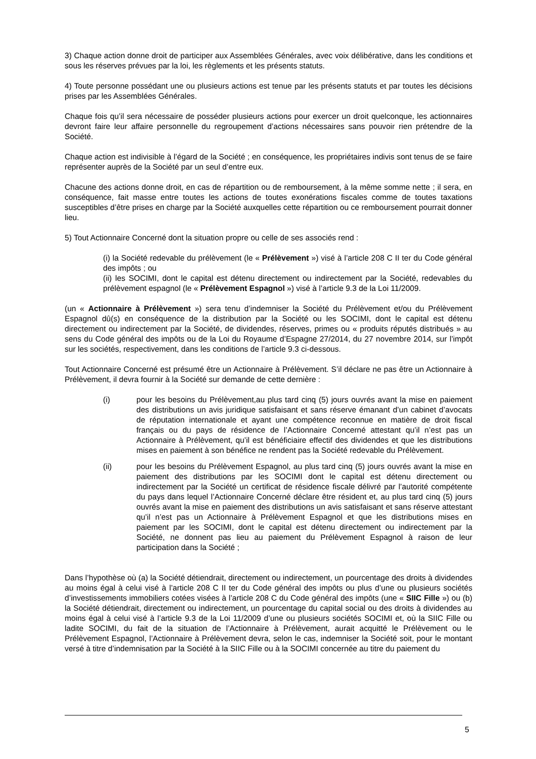3) Chaque action donne droit de participer aux Assemblées Générales, avec voix délibérative, dans les conditions et sous les réserves prévues par la loi, les règlements et les présents statuts.
4) Toute personne possédant une ou plusieurs actions est tenue par les présents statuts et par toutes les décisions prises par les Assemblées Générales.
Chaque fois qu’il sera nécessaire de posséder plusieurs actions pour exercer un droit quelconque, les actionnaires devront faire leur affaire personnelle du regroupement d’actions nécessaires sans pouvoir rien prétendre de la Société.
Chaque action est indivisible à l’égard de la Société ; en conséquence, les propriétaires indivis sont tenus de se faire représenter auprès de la Société par un seul d’entre eux.
Chacune des actions donne droit, en cas de répartition ou de remboursement, à la même somme nette ; il sera, en conséquence, fait masse entre toutes les actions de toutes exonérations fiscales comme de toutes taxations susceptibles d’être prises en charge par la Société auxquelles cette répartition ou ce remboursement pourrait donner lieu.
5) Tout Actionnaire Concerné dont la situation propre ou celle de ses associés rend :
(i) la Société redevable du prélèvement (le « Prélèvement ») visé à l’article 208 C II ter du Code général des impôts ; ou
(ii) les SOCIMI, dont le capital est détenu directement ou indirectement par la Société, redevables du prélèvement espagnol (le « Prélèvement Espagnol ») visé à l’article 9.3 de la Loi 11/2009.
(un « Actionnaire à Prélèvement ») sera tenu d’indemniser la Société du Prélèvement et/ou du Prélèvement Espagnol dû(s) en conséquence de la distribution par la Société ou les SOCIMI, dont le capital est détenu directement ou indirectement par la Société, de dividendes, réserves, primes ou « produits réputés distribués » au sens du Code général des impôts ou de la Loi du Royaume d’Espagne 27/2014, du 27 novembre 2014, sur l’impôt sur les sociétés, respectivement, dans les conditions de l’article 9.3 ci-dessous.
Tout Actionnaire Concerné est présumé être un Actionnaire à Prélèvement. S’il déclare ne pas être un Actionnaire à Prélèvement, il devra fournir à la Société sur demande de cette dernière :
(i) pour les besoins du Prélèvement,au plus tard cinq (5) jours ouvrés avant la mise en paiement des distributions un avis juridique satisfaisant et sans réserve émanant d’un cabinet d’avocats de réputation internationale et ayant une compétence reconnue en matière de droit fiscal français ou du pays de résidence de l’Actionnaire Concerné attestant qu’il n’est pas un Actionnaire à Prélèvement, qu’il est bénéficiaire effectif des dividendes et que les distributions mises en paiement à son bénéfice ne rendent pas la Société redevable du Prélèvement.
(ii) pour les besoins du Prélèvement Espagnol, au plus tard cinq (5) jours ouvrés avant la mise en paiement des distributions par les SOCIMI dont le capital est détenu directement ou indirectement par la Société un certificat de résidence fiscale délivré par l’autorité compétente du pays dans lequel l’Actionnaire Concerné déclare être résident et, au plus tard cinq (5) jours ouvrés avant la mise en paiement des distributions un avis satisfaisant et sans réserve attestant qu’il n’est pas un Actionnaire à Prélèvement Espagnol et que les distributions mises en paiement par les SOCIMI, dont le capital est détenu directement ou indirectement par la Société, ne donnent pas lieu au paiement du Prélèvement Espagnol à raison de leur participation dans la Société ;
Dans l’hypothèse où (a) la Société détiendrait, directement ou indirectement, un pourcentage des droits à dividendes au moins égal à celui visé à l’article 208 C II ter du Code général des impôts ou plus d’une ou plusieurs sociétés d’investissements immobiliers cotées visées à l’article 208 C du Code général des impôts (une « SIIC Fille ») ou (b) la Société détiendrait, directement ou indirectement, un pourcentage du capital social ou des droits à dividendes au moins égal à celui visé à l’article 9.3 de la Loi 11/2009 d’une ou plusieurs sociétés SOCIMI et, où la SIIC Fille ou ladite SOCIMI, du fait de la situation de l’Actionnaire à Prélèvement, aurait acquitté le Prélèvement ou le Prélèvement Espagnol, l’Actionnaire à Prélèvement devra, selon le cas, indemniser la Société soit, pour le montant versé à titre d’indemnisation par la Société à la SIIC Fille ou à la SOCIMI concernée au titre du paiement du
5